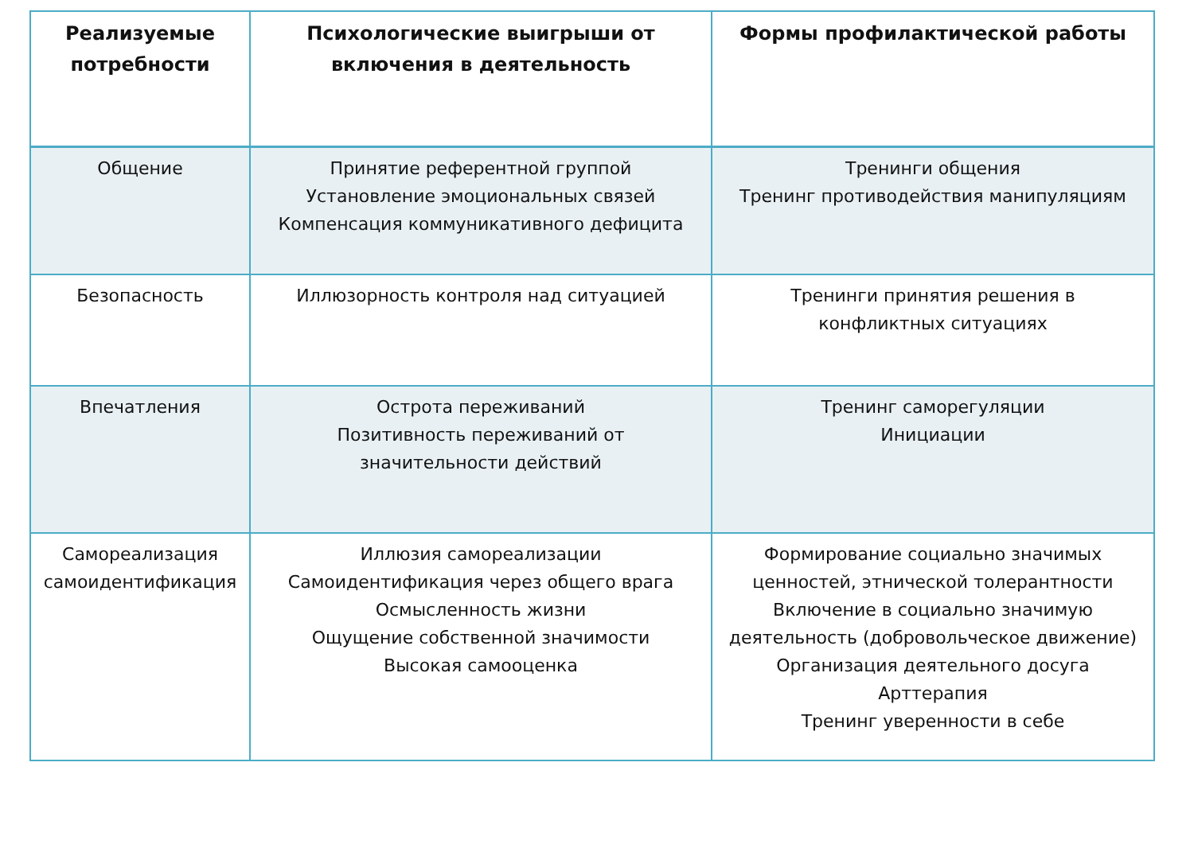| Реализуемые потребности | Психологические выигрыши от включения в деятельность | Формы профилактической работы |
| --- | --- | --- |
| Общение | Принятие референтной группой Установление эмоциональных связей Компенсация коммуникативного дефицита | Тренинги общения Тренинг противодействия манипуляциям |
| Безопасность | Иллюзорность контроля над ситуацией | Тренинги принятия решения в конфликтных ситуациях |
| Впечатления | Острота переживаний Позитивность переживаний от значительности действий | Тренинг саморегуляции Инициации |
| Самореализация самоидентификация | Иллюзия самореализации Самоидентификация через общего врага Осмысленность жизни Ощущение собственной значимости Высокая самооценка | Формирование социально значимых ценностей, этнической толерантности Включение в социально значимую деятельность (добровольческое движение) Организация деятельного досуга Арттерапия Тренинг уверенности в себе |